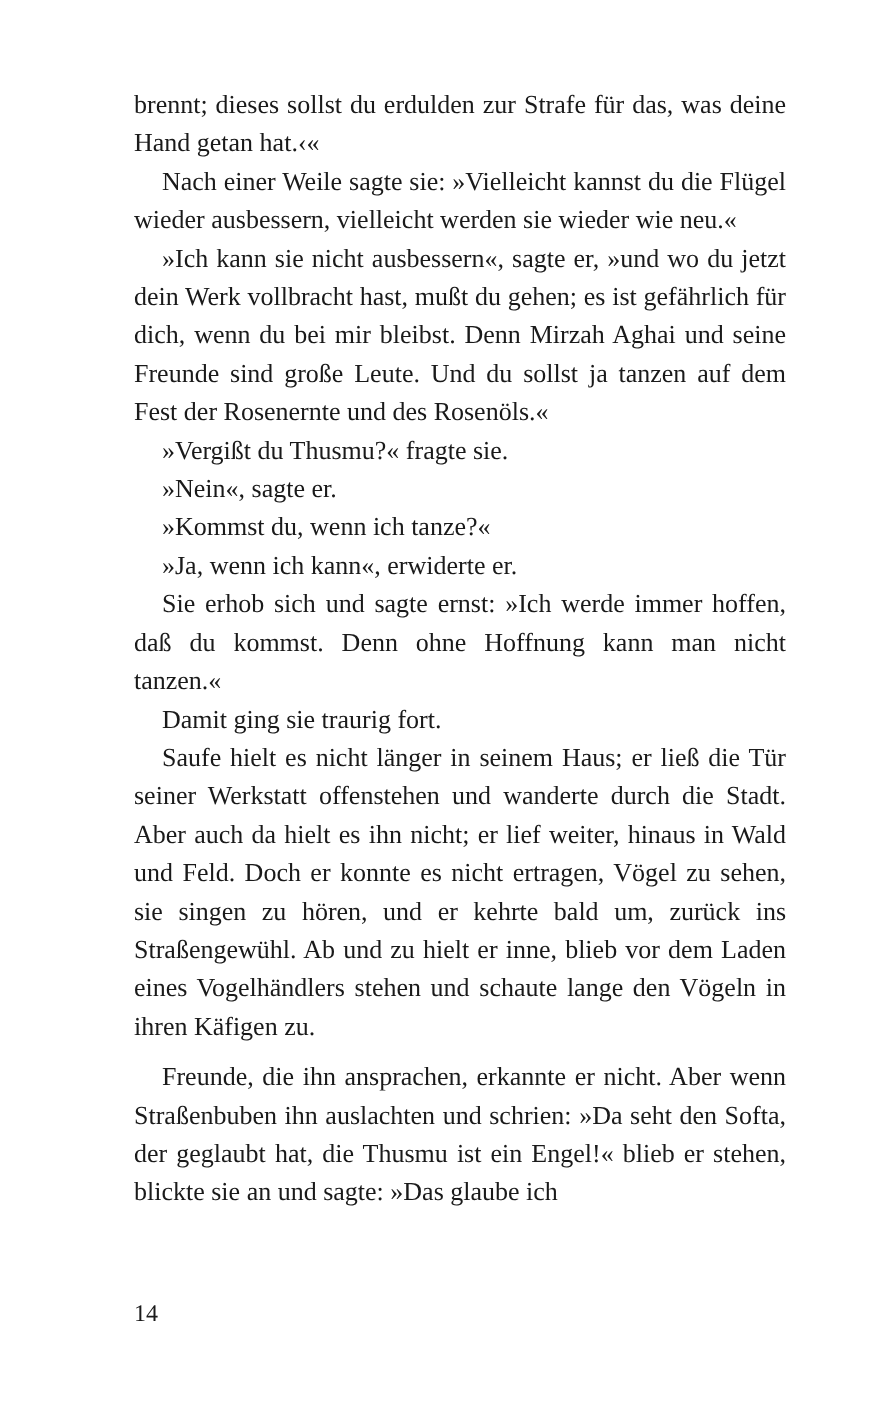brennt; dieses sollst du erdulden zur Strafe für das, was deine Hand getan hat.‹«
Nach einer Weile sagte sie: »Vielleicht kannst du die Flügel wieder ausbessern, vielleicht werden sie wieder wie neu.«
»Ich kann sie nicht ausbessern«, sagte er, »und wo du jetzt dein Werk vollbracht hast, mußt du gehen; es ist gefährlich für dich, wenn du bei mir bleibst. Denn Mirzah Aghai und seine Freunde sind große Leute. Und du sollst ja tanzen auf dem Fest der Rosenernte und des Rosenöls.«
»Vergißt du Thusmu?« fragte sie.
»Nein«, sagte er.
»Kommst du, wenn ich tanze?«
»Ja, wenn ich kann«, erwiderte er.
Sie erhob sich und sagte ernst: »Ich werde immer hoffen, daß du kommst. Denn ohne Hoffnung kann man nicht tanzen.«
Damit ging sie traurig fort.
Saufe hielt es nicht länger in seinem Haus; er ließ die Tür seiner Werkstatt offenstehen und wanderte durch die Stadt. Aber auch da hielt es ihn nicht; er lief weiter, hinaus in Wald und Feld. Doch er konnte es nicht ertragen, Vögel zu sehen, sie singen zu hören, und er kehrte bald um, zurück ins Straßengewühl. Ab und zu hielt er inne, blieb vor dem Laden eines Vogelhändlers stehen und schaute lange den Vögeln in ihren Käfigen zu.
Freunde, die ihn ansprachen, erkannte er nicht. Aber wenn Straßenbuben ihn auslachten und schrien: »Da seht den Softa, der geglaubt hat, die Thusmu ist ein Engel!« blieb er stehen, blickte sie an und sagte: »Das glaube ich
14